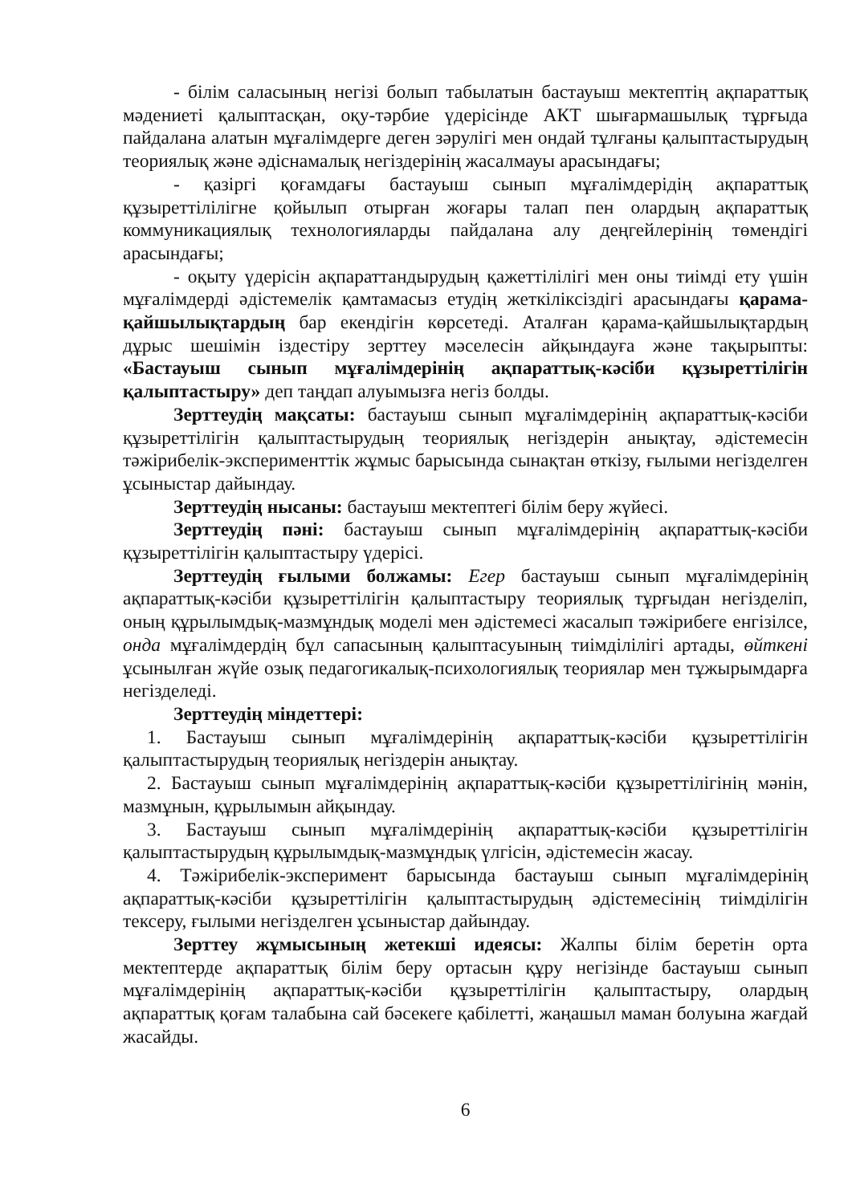- білім саласының негізі болып табылатын бастауыш мектептің ақпараттық мәдениеті қалыптасқан, оқу-тәрбие үдерісінде АКТ шығармашылық тұрғыда пайдалана алатын мұғалімдерге деген зәрулігі мен ондай тұлғаны қалыптастырудың теориялық және әдіснамалық негіздерінің жасалмауы арасындағы;
- қазіргі қоғамдағы бастауыш сынып мұғалімдерідің ақпараттық құзыреттілілігне қойылып отырған жоғары талап пен олардың ақпараттық коммуникациялық технологияларды пайдалана алу деңгейлерінің төмендігі арасындағы;
- оқыту үдерісін ақпараттандырудың қажеттілілігі мен оны тиімді ету үшін мұғалімдерді әдістемелік қамтамасыз етудің жеткіліксіздігі арасындағы қарама-қайшылықтардың бар екендігін көрсетеді. Аталған қарама-қайшылықтардың дұрыс шешімін іздестіру зерттеу мәселесін айқындауға және тақырыпты: «Бастауыш сынып мұғалімдерінің ақпараттық-кәсіби құзыреттілігін қалыптастыру» деп таңдап алуымызға негіз болды.
Зерттеудің мақсаты: бастауыш сынып мұғалімдерінің ақпараттық-кәсіби құзыреттілігін қалыптастырудың теориялық негіздерін анықтау, әдістемесін тәжірибелік-эксперименттік жұмыс барысында сынақтан өткізу, ғылыми негізделген ұсыныстар дайындау.
Зерттеудің нысаны: бастауыш мектептегі білім беру жүйесі.
Зерттеудің пәні: бастауыш сынып мұғалімдерінің ақпараттық-кәсіби құзыреттілігін қалыптастыру үдерісі.
Зерттеудің ғылыми болжамы: Егер бастауыш сынып мұғалімдерінің ақпараттық-кәсіби құзыреттілігін қалыптастыру теориялық тұрғыдан негізделіп, оның құрылымдық-мазмұндық моделі мен әдістемесі жасалып тәжірибеге енгізілсе, онда мұғалімдердің бұл сапасының қалыптасуының тиімділілігі артады, өйткені ұсынылған жүйе озық педагогикалық-психологиялық теориялар мен тұжырымдарға негізделеді.
Зерттеудің міндеттері:
1. Бастауыш сынып мұғалімдерінің ақпараттық-кәсіби құзыреттілігін қалыптастырудың теориялық негіздерін анықтау.
2. Бастауыш сынып мұғалімдерінің ақпараттық-кәсіби құзыреттілігінің мәнін, мазмұнын, құрылымын айқындау.
3. Бастауыш сынып мұғалімдерінің ақпараттық-кәсіби құзыреттілігін қалыптастырудың құрылымдық-мазмұндық үлгісін, әдістемесін жасау.
4. Тәжірибелік-эксперимент барысында бастауыш сынып мұғалімдерінің ақпараттық-кәсіби құзыреттілігін қалыптастырудың әдістемесінің тиімділігін тексеру, ғылыми негізделген ұсыныстар дайындау.
Зерттеу жұмысының жетекші идеясы: Жалпы білім беретін орта мектептерде ақпараттық білім беру ортасын құру негізінде бастауыш сынып мұғалімдерінің ақпараттық-кәсіби құзыреттілігін қалыптастыру, олардың ақпараттық қоғам талабына сай бәсекеге қабілетті, жаңашыл маман болуына жағдай жасайды.
6